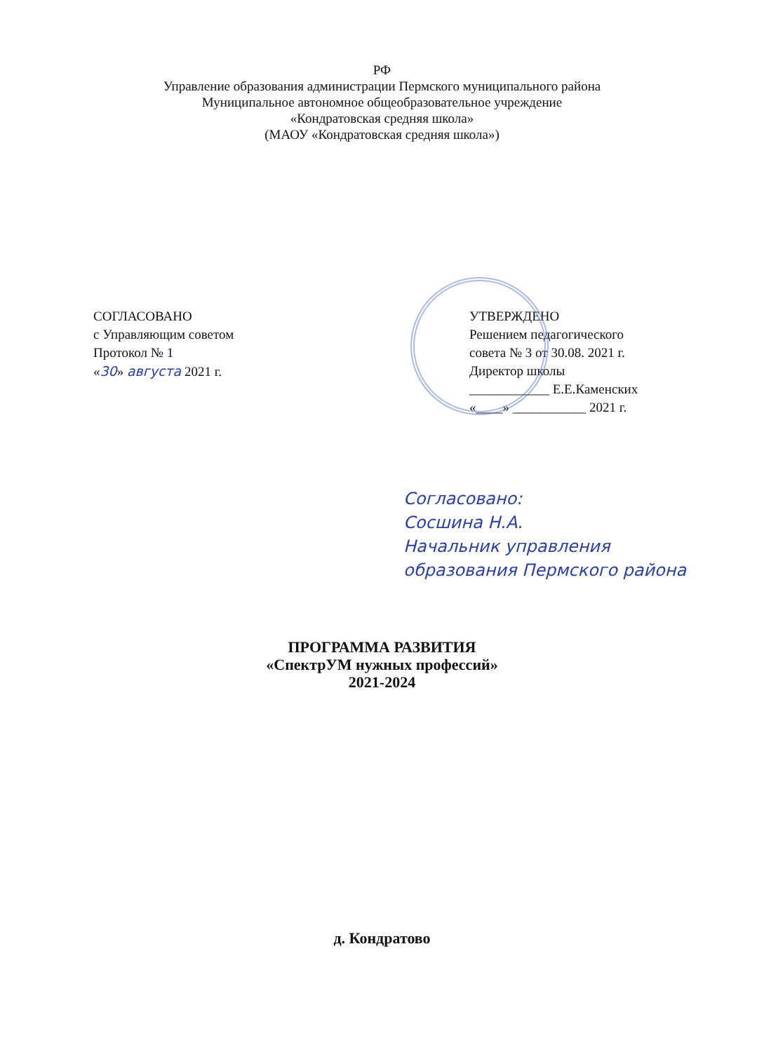РФ
Управление образования администрации Пермского муниципального района
Муниципальное автономное общеобразовательное учреждение
«Кондратовская средняя школа»
(МАОУ «Кондратовская средняя школа»)
СОГЛАСОВАНО
с Управляющим советом
Протокол № 1
«30» августа 2021 г.
УТВЕРЖДЕНО
Решением педагогического
совета № 3 от 30.08. 2021 г.
Директор школы
____________ Е.Е.Каменских
«____» ___________ 2021 г.
Согласовано:
Сосшина Н.А.
Начальник управления
образования Пермского района
ПРОГРАММА РАЗВИТИЯ
«СпектрУМ нужных профессий»
2021-2024
д. Кондратово